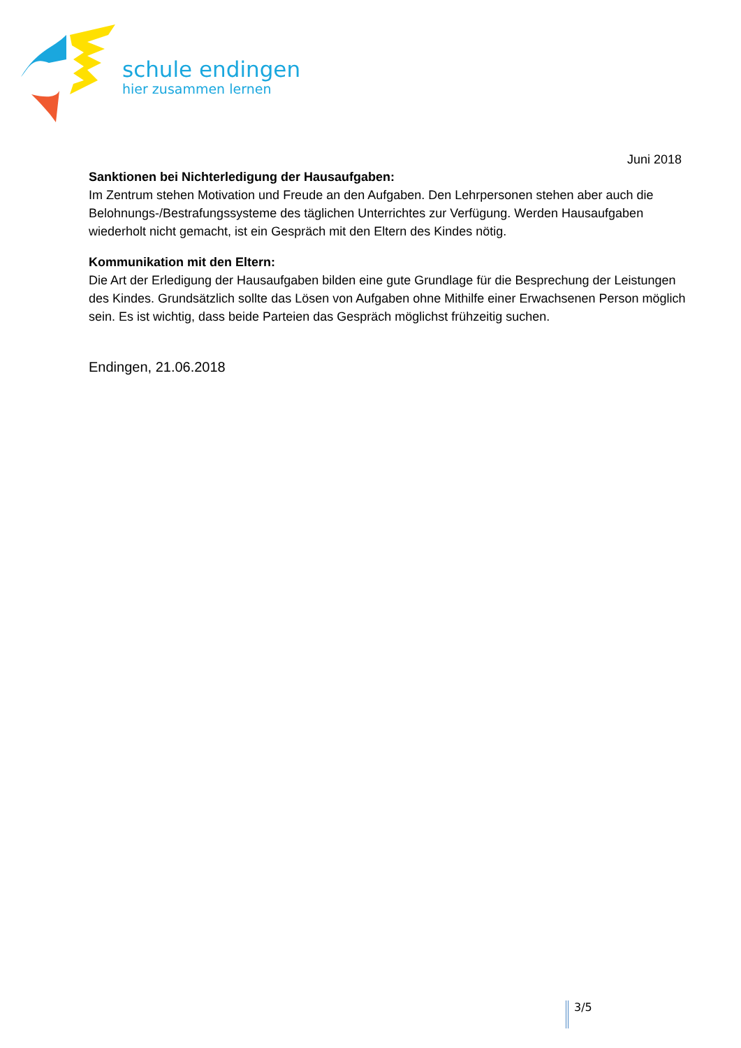schule endingen
hier zusammen lernen
Juni 2018
Sanktionen bei Nichterledigung der Hausaufgaben:
Im Zentrum stehen Motivation und Freude an den Aufgaben. Den Lehrpersonen stehen aber auch die Belohnungs-/Bestrafungssysteme des täglichen Unterrichtes zur Verfügung. Werden Hausaufgaben wiederholt nicht gemacht, ist ein Gespräch mit den Eltern des Kindes nötig.
Kommunikation mit den Eltern:
Die Art der Erledigung der Hausaufgaben bilden eine gute Grundlage für die Besprechung der Leistungen des Kindes. Grundsätzlich sollte das Lösen von Aufgaben ohne Mithilfe einer Erwachsenen Person möglich sein. Es ist wichtig, dass beide Parteien das Gespräch möglichst frühzeitig suchen.
Endingen, 21.06.2018
3/5